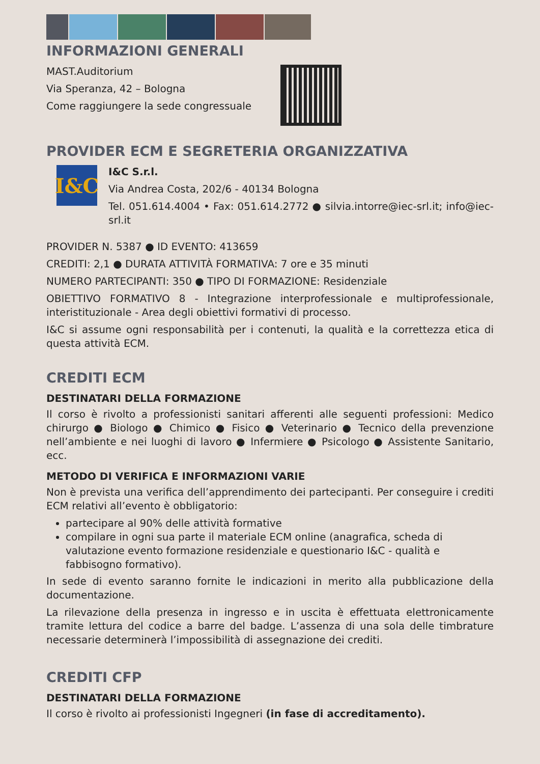INFORMAZIONI GENERALI
MAST.Auditorium
Via Speranza, 42 – Bologna
Come raggiungere la sede congressuale
PROVIDER ECM E SEGRETERIA ORGANIZZATIVA
I&C
I&C S.r.l.
Via Andrea Costa, 202/6 - 40134 Bologna
Tel. 051.614.4004 • Fax: 051.614.2772 ● silvia.intorre@iec-srl.it; info@iec-srl.it
PROVIDER N. 5387 ● ID EVENTO: 413659
CREDITI: 2,1 ● DURATA ATTIVITÀ FORMATIVA: 7 ore e 35 minuti
NUMERO PARTECIPANTI: 350 ● TIPO DI FORMAZIONE: Residenziale
OBIETTIVO FORMATIVO 8 - Integrazione interprofessionale e multiprofessionale, interistituzionale - Area degli obiettivi formativi di processo.
I&C si assume ogni responsabilità per i contenuti, la qualità e la correttezza etica di questa attività ECM.
CREDITI ECM
DESTINATARI DELLA FORMAZIONE
Il corso è rivolto a professionisti sanitari afferenti alle seguenti professioni: Medico chirurgo ● Biologo ● Chimico ● Fisico ● Veterinario ● Tecnico della prevenzione nell’ambiente e nei luoghi di lavoro ● Infermiere ● Psicologo ● Assistente Sanitario, ecc.
METODO DI VERIFICA E INFORMAZIONI VARIE
Non è prevista una verifica dell’apprendimento dei partecipanti. Per conseguire i crediti ECM relativi all’evento è obbligatorio:
partecipare al 90% delle attività formative
compilare in ogni sua parte il materiale ECM online (anagrafica, scheda di valutazione evento formazione residenziale e questionario I&C - qualità e fabbisogno formativo).
In sede di evento saranno fornite le indicazioni in merito alla pubblicazione della documentazione.
La rilevazione della presenza in ingresso e in uscita è effettuata elettronicamente tramite lettura del codice a barre del badge. L’assenza di una sola delle timbrature necessarie determinerà l’impossibilità di assegnazione dei crediti.
CREDITI CFP
DESTINATARI DELLA FORMAZIONE
Il corso è rivolto ai professionisti Ingegneri (in fase di accreditamento).